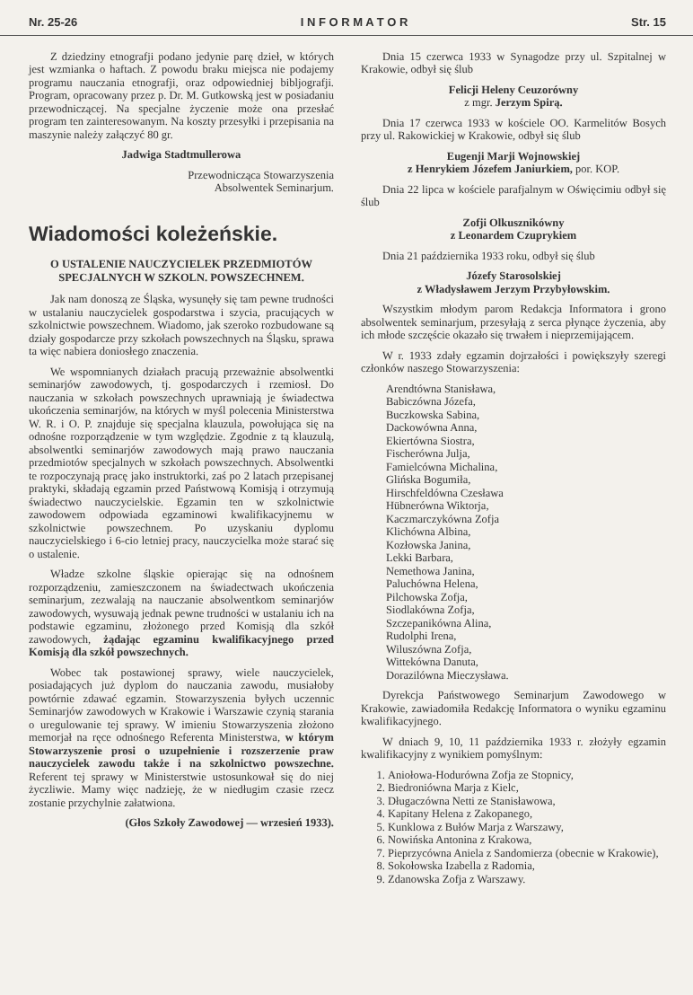Nr. 25-26 I N F O R M A T O R Str. 15
Z dziedziny etnografji podano jedynie parę dzieł, w których jest wzmianka o haftach. Z powodu braku miejsca nie podajemy programu nauczania etnografji, oraz odpowiedniej bibljografji. Program, opracowany przez p. Dr. M. Gutkowską jest w posiadaniu przewodniczącej. Na specjalne życzenie może ona przesłać program ten zainteresowanym. Na koszty przesyłki i przepisania na maszynie należy załączyć 80 gr.
Jadwiga Stadtmullerowa
Przewodnicząca Stowarzyszenia
Absolwentek Seminarjum.
Wiadomości koleżeńskie.
O USTALENIE NAUCZYCIELEK PRZEDMIOTÓW SPECJALNYCH W SZKOLN. POWSZECHNEM.
Jak nam donoszą ze Śląska, wysunęły się tam pewne trudności w ustalaniu nauczycielek gospodarstwa i szycia, pracujących w szkolnictwie powszechnem. Wiadomo, jak szeroko rozbudowane są działy gospodarcze przy szkołach powszechnych na Śląsku, sprawa ta więc nabiera doniosłego znaczenia.
We wspomnianych działach pracują przeważnie absolwentki seminarjów zawodowych, tj. gospodarczych i rzemiosł. Do nauczania w szkołach powszechnych uprawniają je świadectwa ukończenia seminarjów, na których w myśl polecenia Ministerstwa W. R. i O. P. znajduje się specjalna klauzula, powołująca się na odnośne rozporządzenie w tym względzie. Zgodnie z tą klauzulą, absolwentki seminarjów zawodowych mają prawo nauczania przedmiotów specjalnych w szkołach powszechnych. Absolwentki te rozpoczynają pracę jako instruktorki, zaś po 2 latach przepisanej praktyki, składają egzamin przed Państwową Komisją i otrzymują świadectwo nauczycielskie. Egzamin ten w szkolnictwie zawodowem odpowiada egzaminowi kwalifikacyjnemu w szkolnictwie powszechnem. Po uzyskaniu dyplomu nauczycielskiego i 6-cio letniej pracy, nauczycielka może starać się o ustalenie.
Władze szkolne śląskie opierając się na odnośnem rozporządzeniu, zamieszczonem na świadectwach ukończenia seminarjum, zezwalają na nauczanie absolwentkom seminarjów zawodowych, wysuwają jednak pewne trudności w ustalaniu ich na podstawie egzaminu, złożonego przed Komisją dla szkół zawodowych, żądając egzaminu kwalifikacyjnego przed Komisją dla szkół powszechnych.
Wobec tak postawionej sprawy, wiele nauczycielek, posiadających już dyplom do nauczania zawodu, musiałoby powtórnie zdawać egzamin. Stowarzyszenia byłych uczennic Seminarjów zawodowych w Krakowie i Warszawie czynią starania o uregulowanie tej sprawy. W imieniu Stowarzyszenia złożono memorjał na ręce odnośnego Referenta Ministerstwa, w którym Stowarzyszenie prosi o uzupełnienie i rozszerzenie praw nauczycielek zawodu także i na szkolnictwo powszechne. Referent tej sprawy w Ministerstwie ustosunkował się do niej życzliwie. Mamy więc nadzieję, że w niedługim czasie rzecz zostanie przychylnie załatwiona.
(Głos Szkoły Zawodowej — wrzesień 1933).
Dnia 15 czerwca 1933 w Synagodze przy ul. Szpitalnej w Krakowie, odbył się ślub
Felicji Heleny Ceuzorówny
z mgr. Jerzym Spirą.
Dnia 17 czerwca 1933 w kościele OO. Karmelitów Bosych przy ul. Rakowickiej w Krakowie, odbył się ślub
Eugenji Marji Wojnowskiej
z Henrykiem Józefem Janiurkiem, por. KOP.
Dnia 22 lipca w kościele parafjalnym w Oświęcimiu odbył się ślub
Zofji Olkusznikówny
z Leonardem Czuprykiem
Dnia 21 października 1933 roku, odbył się ślub
Józefy Starosolskiej
z Władysławem Jerzym Przybyłowskim.
Wszystkim młodym parom Redakcja Informatora i grono absolwentek seminarjum, przesyłają z serca płynące życzenia, aby ich młode szczęście okazało się trwałem i nieprzemijającem.
W r. 1933 zdały egzamin dojrzałości i powiększyły szeregi członków naszego Stowarzyszenia:
Arendtówna Stanisława,
Babiczówna Józefa,
Buczkowska Sabina,
Dackowówna Anna,
Ekiertówna Siostra,
Fischerówna Julja,
Famielcówna Michalina,
Glińska Bogumiła,
Hirschfeldówna Czesława
Hübnerówna Wiktorja,
Kaczmarczykówna Zofja
Klichówna Albina,
Kozłowska Janina,
Lekki Barbara,
Nemethowa Janina,
Paluchówna Helena,
Pilchowska Zofja,
Siodlakówna Zofja,
Szczepanikówna Alina,
Rudolphi Irena,
Wiluszówna Zofja,
Wittekówna Danuta,
Dorazilówna Mieczysława.
Dyrekcja Państwowego Seminarjum Zawodowego w Krakowie, zawiadomiła Redakcję Informatora o wyniku egzaminu kwalifikacyjnego.
W dniach 9, 10, 11 października 1933 r. złożyły egzamin kwalifikacyjny z wynikiem pomyślnym:
1. Aniołowa-Hodurówna Zofja ze Stopnicy,
2. Biedroniówna Marja z Kielc,
3. Długaczówna Netti ze Stanisławowa,
4. Kapitany Helena z Zakopanego,
5. Kunklowa z Bułów Marja z Warszawy,
6. Nowińska Antonina z Krakowa,
7. Pieprzycówna Aniela z Sandomierza (obecnie w Krakowie),
8. Sokołowska Izabella z Radomia,
9. Zdanowska Zofja z Warszawy.